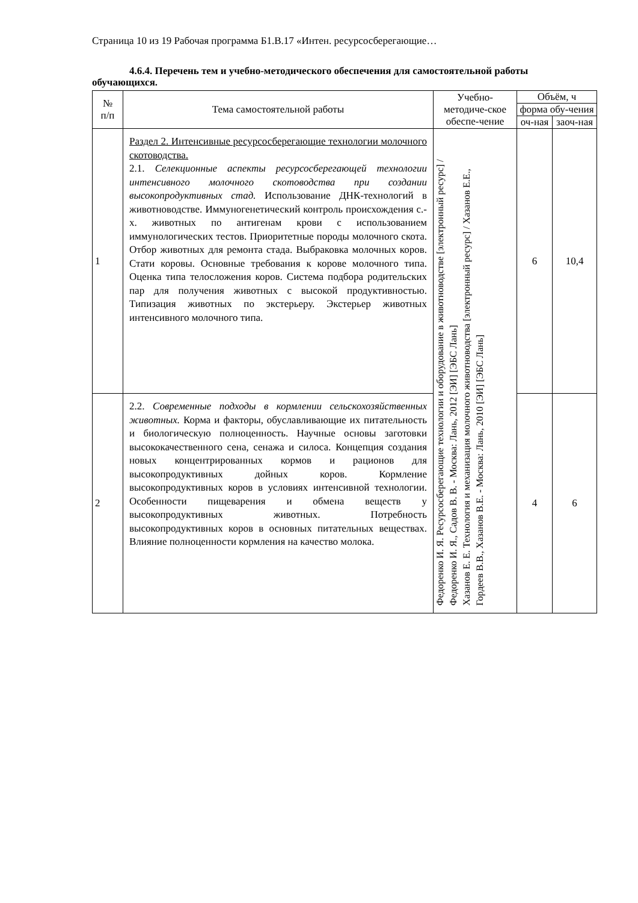Страница 10 из 19 Рабочая программа Б1.В.17 «Интен. ресурсосберегающие…
4.6.4. Перечень тем и учебно-методического обеспечения для самостоятельной работы обучающихся.
| № п/п | Тема самостоятельной работы | Учебно-методиче-ское обеспе-чение | Объём, ч | |
| --- | --- | --- | --- | --- |
| | | | форма обу-чения | |
| | | | оч-ная | заоч-ная |
| 1 | Раздел 2. Интенсивные ресурсосберегающие технологии молочного скотоводства. 2.1. Селекционные аспекты ресурсосберегающей технологии интенсивного молочного скотоводства при создании высокопродуктивных стад. Использование ДНК-технологий в животноводстве. Иммуногенетический контроль происхождения с.-х. животных по антигенам крови с использованием иммунологических тестов. Приоритетные породы молочного скота. Отбор животных для ремонта стада. Выбраковка молочных коров. Стати коровы. Основные требования к корове молочного типа. Оценка типа телосложения коров. Система подбора родительских пар для получения животных с высокой продуктивностью. Типизация животных по экстерьеру. Экстерьер животных интенсивного молочного типа. | Федоренко И. Я. Ресурсосберегающие технологии и оборудование в животноводстве [электронный ресурс] / Федоренко И. Я., Садов В. В. - Москва: Лань, 2012 [ЭИ] [ЭБС Лань] Хазанов Е. Е. Технология и механизация молочного животноводства [электронный ресурс] / Хазанов Е.Е., Гордеев В.В., Хазанов В.Е. - Москва: Лань, 2010 [ЭИ] [ЭБС Лань] | 6 | 10,4 |
| 2 | 2.2. Современные подходы в кормлении сельскохозяйственных животных. Корма и факторы, обуславливающие их питательность и биологическую полноценность. Научные основы заготовки высококачественного сена, сенажа и силоса. Концепция создания новых концентрированных кормов и рационов для высокопродуктивных дойных коров. Кормление высокопродуктивных коров в условиях интенсивной технологии. Особенности пищеварения и обмена веществ у высокопродуктивных животных. Потребность высокопродуктивных коров в основных питательных веществах. Влияние полноценности кормления на качество молока. | | 4 | 6 |